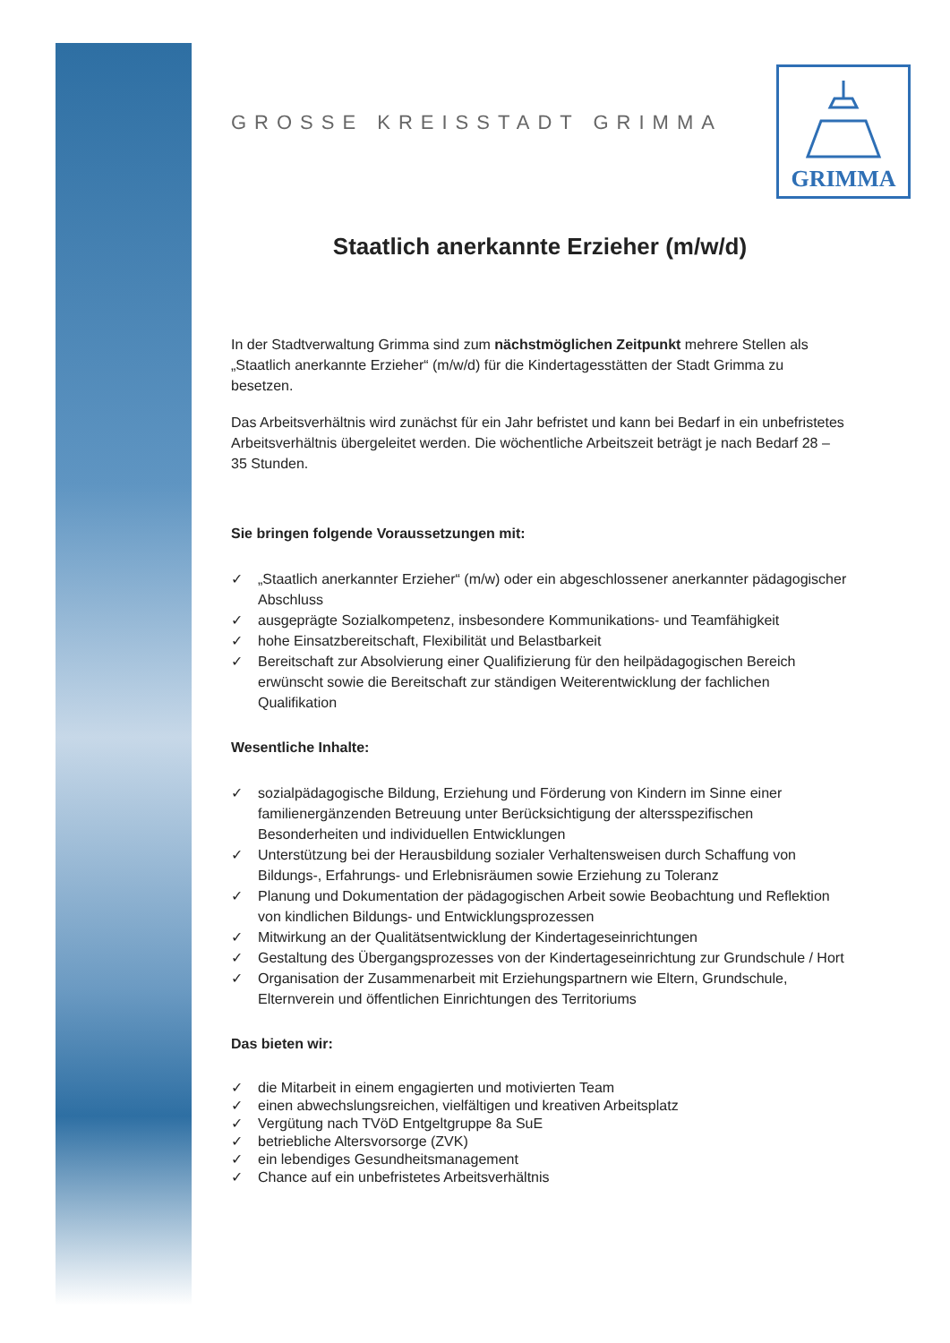GRIMMA
GROSSE KREISSTADT GRIMMA
Staatlich anerkannte Erzieher (m/w/d)
In der Stadtverwaltung Grimma sind zum nächstmöglichen Zeitpunkt mehrere Stellen als „Staatlich anerkannte Erzieher“ (m/w/d) für die Kindertagesstätten der Stadt Grimma zu besetzen.
Das Arbeitsverhältnis wird zunächst für ein Jahr befristet und kann bei Bedarf in ein unbefristetes Arbeitsverhältnis übergeleitet werden. Die wöchentliche Arbeitszeit beträgt je nach Bedarf 28 – 35 Stunden.
Sie bringen folgende Voraussetzungen mit:
✓ „Staatlich anerkannter Erzieher“ (m/w) oder ein abgeschlossener anerkannter pädagogischer Abschluss
✓ ausgeprägte Sozialkompetenz, insbesondere Kommunikations- und Teamfähigkeit
✓ hohe Einsatzbereitschaft, Flexibilität und Belastbarkeit
✓ Bereitschaft zur Absolvierung einer Qualifizierung für den heilpädagogischen Bereich erwünscht sowie die Bereitschaft zur ständigen Weiterentwicklung der fachlichen Qualifikation
Wesentliche Inhalte:
✓ sozialpädagogische Bildung, Erziehung und Förderung von Kindern im Sinne einer familienergänzenden Betreuung unter Berücksichtigung der altersspezifischen Besonderheiten und individuellen Entwicklungen
✓ Unterstützung bei der Herausbildung sozialer Verhaltensweisen durch Schaffung von Bildungs-, Erfahrungs- und Erlebnisräumen sowie Erziehung zu Toleranz
✓ Planung und Dokumentation der pädagogischen Arbeit sowie Beobachtung und Reflektion von kindlichen Bildungs- und Entwicklungsprozessen
✓ Mitwirkung an der Qualitätsentwicklung der Kindertageseinrichtungen
✓ Gestaltung des Übergangsprozesses von der Kindertageseinrichtung zur Grundschule / Hort
✓ Organisation der Zusammenarbeit mit Erziehungspartnern wie Eltern, Grundschule, Elternverein und öffentlichen Einrichtungen des Territoriums
Das bieten wir:
✓ die Mitarbeit in einem engagierten und motivierten Team
✓ einen abwechslungsreichen, vielfältigen und kreativen Arbeitsplatz
✓ Vergütung nach TVöD Entgeltgruppe 8a SuE
✓ betriebliche Altersvorsorge (ZVK)
✓ ein lebendiges Gesundheitsmanagement
✓ Chance auf ein unbefristetes Arbeitsverhältnis